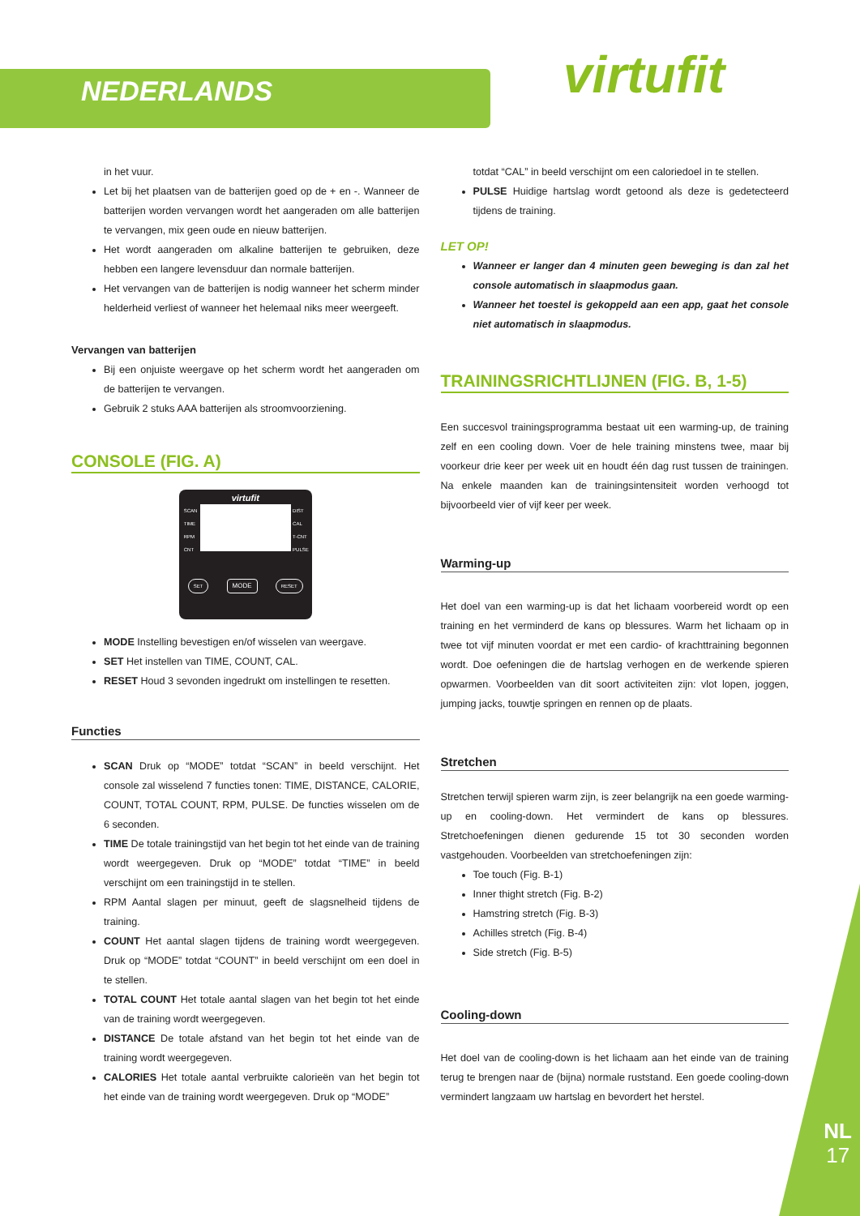NEDERLANDS virtufit
in het vuur.
Let bij het plaatsen van de batterijen goed op de + en -. Wanneer de batterijen worden vervangen wordt het aangeraden om alle batterijen te vervangen, mix geen oude en nieuw batterijen.
Het wordt aangeraden om alkaline batterijen te gebruiken, deze hebben een langere levensduur dan normale batterijen.
Het vervangen van de batterijen is nodig wanneer het scherm minder helderheid verliest of wanneer het helemaal niks meer weergeeft.
Vervangen van batterijen
Bij een onjuiste weergave op het scherm wordt het aangeraden om de batterijen te vervangen.
Gebruik 2 stuks AAA batterijen als stroomvoorziening.
CONSOLE (FIG. A)
virtufit
SCAN
TIME
RPM
CNT
DIST
CAL
T-CNT
PULSE
SET MODE RESET
MODE Instelling bevestigen en/of wisselen van weergave.
SET Het instellen van TIME, COUNT, CAL.
RESET Houd 3 sevonden ingedrukt om instellingen te resetten.
Functies
SCAN Druk op “MODE” totdat “SCAN” in beeld verschijnt. Het console zal wisselend 7 functies tonen: TIME, DISTANCE, CALORIE, COUNT, TOTAL COUNT, RPM, PULSE. De functies wisselen om de 6 seconden.
TIME De totale trainingstijd van het begin tot het einde van de training wordt weergegeven. Druk op “MODE” totdat “TIME” in beeld verschijnt om een trainingstijd in te stellen.
RPM Aantal slagen per minuut, geeft de slagsnelheid tijdens de training.
COUNT Het aantal slagen tijdens de training wordt weergegeven. Druk op “MODE” totdat “COUNT” in beeld verschijnt om een doel in te stellen.
TOTAL COUNT Het totale aantal slagen van het begin tot het einde van de training wordt weergegeven.
DISTANCE De totale afstand van het begin tot het einde van de training wordt weergegeven.
CALORIES Het totale aantal verbruikte calorieën van het begin tot het einde van de training wordt weergegeven. Druk op “MODE”
totdat “CAL” in beeld verschijnt om een caloriedoel in te stellen.
PULSE Huidige hartslag wordt getoond als deze is gedetecteerd tijdens de training.
LET OP!
Wanneer er langer dan 4 minuten geen beweging is dan zal het console automatisch in slaapmodus gaan.
Wanneer het toestel is gekoppeld aan een app, gaat het console niet automatisch in slaapmodus.
TRAININGSRICHTLIJNEN (FIG. B, 1-5)
Een succesvol trainingsprogramma bestaat uit een warming-up, de training zelf en een cooling down. Voer de hele training minstens twee, maar bij voorkeur drie keer per week uit en houdt één dag rust tussen de trainingen. Na enkele maanden kan de trainingsintensiteit worden verhoogd tot bijvoorbeeld vier of vijf keer per week.
Warming-up
Het doel van een warming-up is dat het lichaam voorbereid wordt op een training en het verminderd de kans op blessures. Warm het lichaam op in twee tot vijf minuten voordat er met een cardio- of krachttraining begonnen wordt. Doe oefeningen die de hartslag verhogen en de werkende spieren opwarmen. Voorbeelden van dit soort activiteiten zijn: vlot lopen, joggen, jumping jacks, touwtje springen en rennen op de plaats.
Stretchen
Stretchen terwijl spieren warm zijn, is zeer belangrijk na een goede warming-up en cooling-down. Het vermindert de kans op blessures. Stretchoefeningen dienen gedurende 15 tot 30 seconden worden vastgehouden. Voorbeelden van stretchoefeningen zijn:
Toe touch (Fig. B-1)
Inner thight stretch (Fig. B-2)
Hamstring stretch (Fig. B-3)
Achilles stretch (Fig. B-4)
Side stretch (Fig. B-5)
Cooling-down
Het doel van de cooling-down is het lichaam aan het einde van de training terug te brengen naar de (bijna) normale ruststand. Een goede cooling-down vermindert langzaam uw hartslag en bevordert het herstel.
NL
17